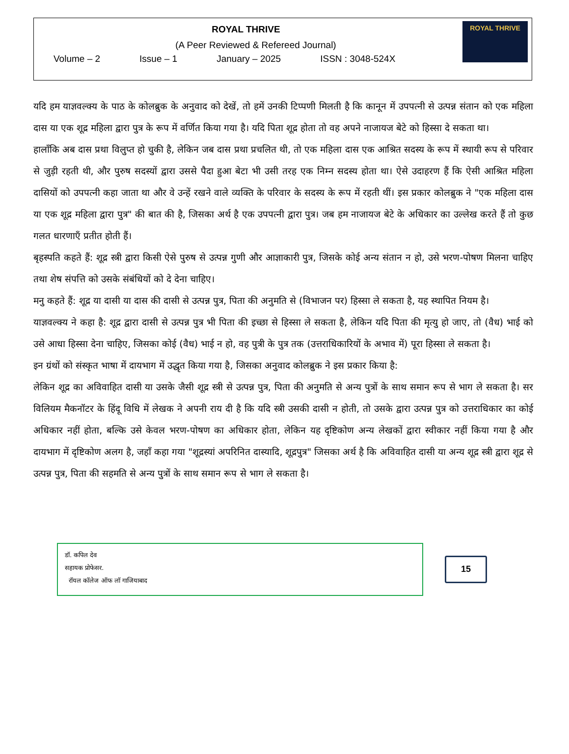ROYAL THRIVE
(A Peer Reviewed & Refereed Journal)
Volume – 2 Issue – 1 January – 2025 ISSN : 3048-524X
ROYAL THRIVE
यदि हम याज्ञवल्क्य के पाठ के कोलब्रुक के अनुवाद को देखें, तो हमें उनकी टिप्पणी मिलती है कि कानून में उपपत्नी से उत्पन्न संतान को एक महिला दास या एक शूद्र महिला द्वारा पुत्र के रूप में वर्णित किया गया है। यदि पिता शूद्र होता तो वह अपने नाजायज बेटे को हिस्सा दे सकता था।
हालाँकि अब दास प्रथा विलुप्त हो चुकी है, लेकिन जब दास प्रथा प्रचलित थी, तो एक महिला दास एक आश्रित सदस्य के रूप में स्थायी रूप से परिवार से जुड़ी रहती थी, और पुरुष सदस्यों द्वारा उससे पैदा हुआ बेटा भी उसी तरह एक निम्न सदस्य होता था। ऐसे उदाहरण हैं कि ऐसी आश्रित महिला दासियों को उपपत्नी कहा जाता था और वे उन्हें रखने वाले व्यक्ति के परिवार के सदस्य के रूप में रहती थीं। इस प्रकार कोलब्रुक ने "एक महिला दास या एक शूद्र महिला द्वारा पुत्र" की बात की है, जिसका अर्थ है एक उपपत्नी द्वारा पुत्र। जब हम नाजायज बेटे के अधिकार का उल्लेख करते हैं तो कुछ गलत धारणाएँ प्रतीत होती हैं।
बृहस्पति कहते हैं: शूद्र स्त्री द्वारा किसी ऐसे पुरुष से उत्पन्न गुणी और आज्ञाकारी पुत्र, जिसके कोई अन्य संतान न हो, उसे भरण-पोषण मिलना चाहिए तथा शेष संपत्ति को उसके संबंधियों को दे देना चाहिए।
मनु कहते हैं: शूद्र या दासी या दास की दासी से उत्पन्न पुत्र, पिता की अनुमति से (विभाजन पर) हिस्सा ले सकता है, यह स्थापित नियम है।
याज्ञवल्क्य ने कहा है: शूद्र द्वारा दासी से उत्पन्न पुत्र भी पिता की इच्छा से हिस्सा ले सकता है, लेकिन यदि पिता की मृत्यु हो जाए, तो (वैध) भाई को उसे आधा हिस्सा देना चाहिए, जिसका कोई (वैध) भाई न हो, वह पुत्री के पुत्र तक (उत्तराधिकारियों के अभाव में) पूरा हिस्सा ले सकता है।
इन ग्रंथों को संस्कृत भाषा में दायभाग में उद्धृत किया गया है, जिसका अनुवाद कोलब्रुक ने इस प्रकार किया है:
लेकिन शूद्र का अविवाहित दासी या उसके जैसी शूद्र स्त्री से उत्पन्न पुत्र, पिता की अनुमति से अन्य पुत्रों के साथ समान रूप से भाग ले सकता है। सर विलियम मैकनॉटर के हिंदू विधि में लेखक ने अपनी राय दी है कि यदि स्त्री उसकी दासी न होती, तो उसके द्वारा उत्पन्न पुत्र को उत्तराधिकार का कोई अधिकार नहीं होता, बल्कि उसे केवल भरण-पोषण का अधिकार होता, लेकिन यह दृष्टिकोण अन्य लेखकों द्वारा स्वीकार नहीं किया गया है और दायभाग में दृष्टिकोण अलग है, जहाँ कहा गया "शूद्रस्यां अपरिनित दास्यादि, शूद्रपुत्र" जिसका अर्थ है कि अविवाहित दासी या अन्य शूद्र स्त्री द्वारा शूद्र से उत्पन्न पुत्र, पिता की सहमति से अन्य पुत्रों के साथ समान रूप से भाग ले सकता है।
डॉ. कपिल देव
सहायक प्रोफेसर.
रॉयल कॉलेज ऑफ लॉ गाजियाबाद
15